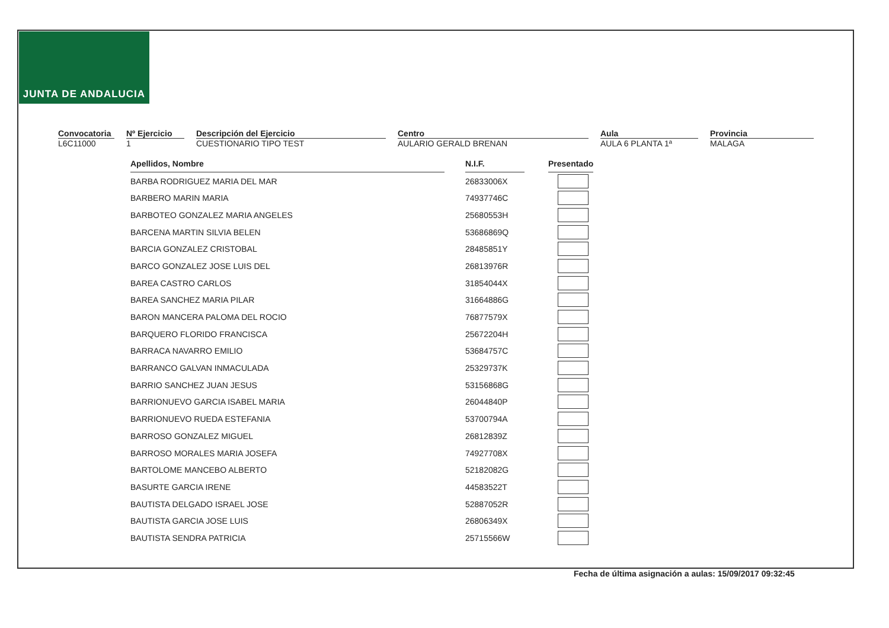JUNTA DE ANDALUCIA
Convocatoria
L6C11000
Nº Ejercicio
1
Descripción del Ejercicio
CUESTIONARIO TIPO TEST
Centro
AULARIO GERALD BRENAN
Aula
AULA 6 PLANTA 1ª
Provincia
MALAGA
| Apellidos, Nombre | | N.I.F. | | Presentado |
| BARBA RODRIGUEZ MARIA DEL MAR | | 26833006X | | |
| BARBERO MARIN MARIA | | 74937746C | | |
| BARBOTEO GONZALEZ MARIA ANGELES | | 25680553H | | |
| BARCENA MARTIN SILVIA BELEN | | 53686869Q | | |
| BARCIA GONZALEZ CRISTOBAL | | 28485851Y | | |
| BARCO GONZALEZ JOSE LUIS DEL | | 26813976R | | |
| BAREA CASTRO CARLOS | | 31854044X | | |
| BAREA SANCHEZ MARIA PILAR | | 31664886G | | |
| BARON MANCERA PALOMA DEL ROCIO | | 76877579X | | |
| BARQUERO FLORIDO FRANCISCA | | 25672204H | | |
| BARRACA NAVARRO EMILIO | | 53684757C | | |
| BARRANCO GALVAN INMACULADA | | 25329737K | | |
| BARRIO SANCHEZ JUAN JESUS | | 53156868G | | |
| BARRIONUEVO GARCIA ISABEL MARIA | | 26044840P | | |
| BARRIONUEVO RUEDA ESTEFANIA | | 53700794A | | |
| BARROSO GONZALEZ MIGUEL | | 26812839Z | | |
| BARROSO MORALES MARIA JOSEFA | | 74927708X | | |
| BARTOLOME MANCEBO ALBERTO | | 52182082G | | |
| BASURTE GARCIA IRENE | | 44583522T | | |
| BAUTISTA DELGADO ISRAEL JOSE | | 52887052R | | |
| BAUTISTA GARCIA JOSE LUIS | | 26806349X | | |
| BAUTISTA SENDRA PATRICIA | | 25715566W | | |
Fecha de última asignación a aulas: 15/09/2017 09:32:45